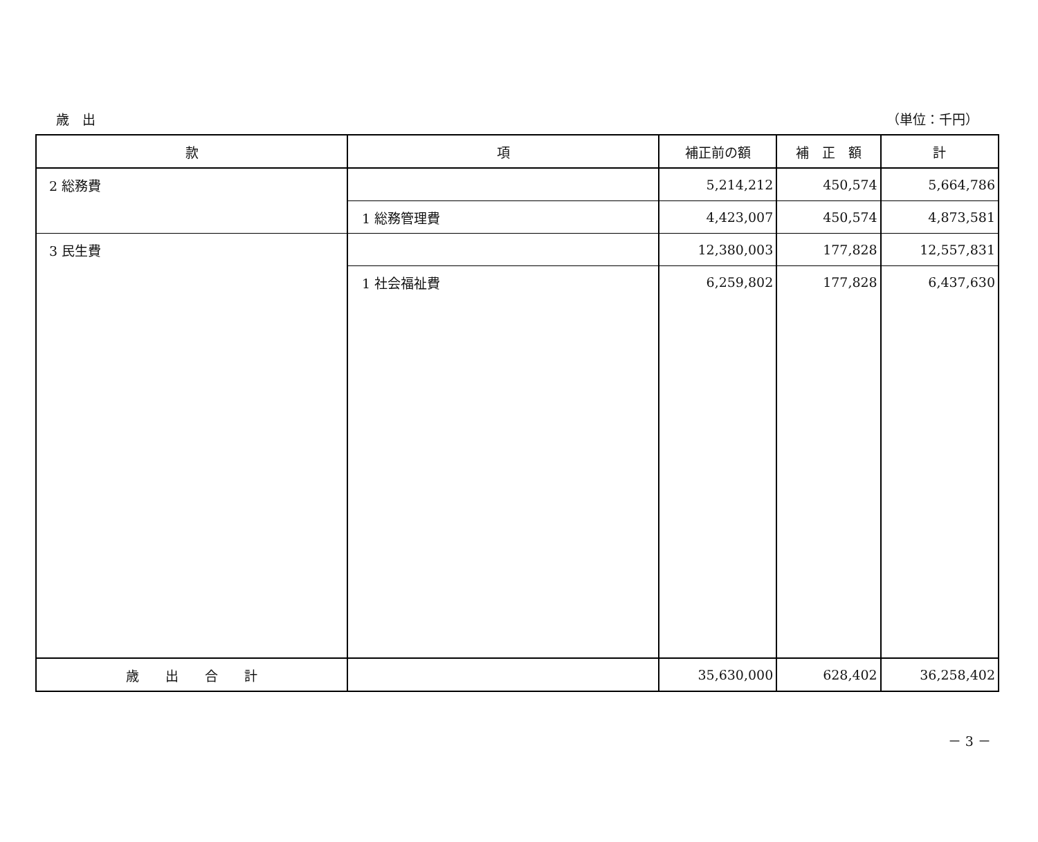歳　出 （単位：千円）
| 款 | 項 | 補正前の額 | 補 正 額 | 計 |
| --- | --- | --- | --- | --- |
| 2 総務費 | | 5,214,212 | 450,574 | 5,664,786 |
| | 1 総務管理費 | 4,423,007 | 450,574 | 4,873,581 |
| 3 民生費 | | 12,380,003 | 177,828 | 12,557,831 |
| | 1 社会福祉費 | 6,259,802 | 177,828 | 6,437,630 |
| 歳 出 合 計 | | 35,630,000 | 628,402 | 36,258,402 |
－ 3 －